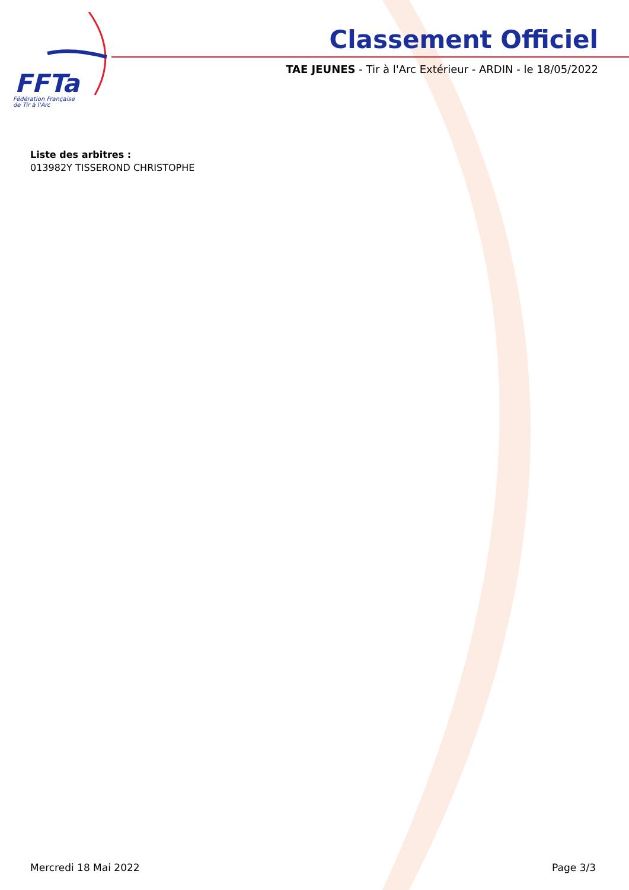FFTa
Fédération Française
de Tir à l'Arc
Classement Officiel
TAE JEUNES - Tir à l'Arc Extérieur - ARDIN - le 18/05/2022
Liste des arbitres :
013982Y TISSEROND CHRISTOPHE
Mercredi 18 Mai 2022 Page 3/3